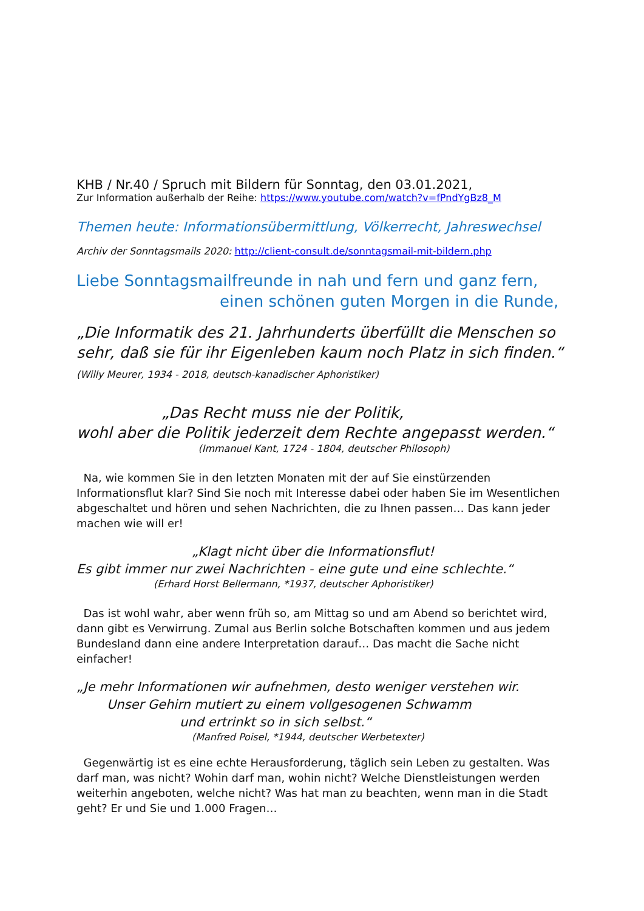KHB / Nr.40 / Spruch mit Bildern für Sonntag, den 03.01.2021,
Zur Information außerhalb der Reihe: https://www.youtube.com/watch?v=fPndYgBz8_M
Themen heute: Informationsübermittlung, Völkerrecht, Jahreswechsel
Archiv der Sonntagsmails 2020: http://client-consult.de/sonntagsmail-mit-bildern.php
Liebe Sonntagsmailfreunde in nah und fern und ganz fern,
einen schönen guten Morgen in die Runde,
„Die Informatik des 21. Jahrhunderts überfüllt die Menschen so sehr, daß sie für ihr Eigenleben kaum noch Platz in sich finden.“ (Willy Meurer, 1934 - 2018, deutsch-kanadischer Aphoristiker)
„Das Recht muss nie der Politik,
wohl aber die Politik jederzeit dem Rechte angepasst werden.“
(Immanuel Kant, 1724 - 1804, deutscher Philosoph)
Na, wie kommen Sie in den letzten Monaten mit der auf Sie einstürzenden Informationsflut klar? Sind Sie noch mit Interesse dabei oder haben Sie im Wesentlichen abgeschaltet und hören und sehen Nachrichten, die zu Ihnen passen… Das kann jeder machen wie will er!
„Klagt nicht über die Informationsflut!
Es gibt immer nur zwei Nachrichten - eine gute und eine schlechte.“
(Erhard Horst Bellermann, *1937, deutscher Aphoristiker)
Das ist wohl wahr, aber wenn früh so, am Mittag so und am Abend so berichtet wird, dann gibt es Verwirrung. Zumal aus Berlin solche Botschaften kommen und aus jedem Bundesland dann eine andere Interpretation darauf… Das macht die Sache nicht einfacher!
„Je mehr Informationen wir aufnehmen, desto weniger verstehen wir.
Unser Gehirn mutiert zu einem vollgesogenen Schwamm
und ertrinkt so in sich selbst.“
(Manfred Poisel, *1944, deutscher Werbetexter)
Gegenwärtig ist es eine echte Herausforderung, täglich sein Leben zu gestalten. Was darf man, was nicht? Wohin darf man, wohin nicht? Welche Dienstleistungen werden weiterhin angeboten, welche nicht? Was hat man zu beachten, wenn man in die Stadt geht? Er und Sie und 1.000 Fragen…